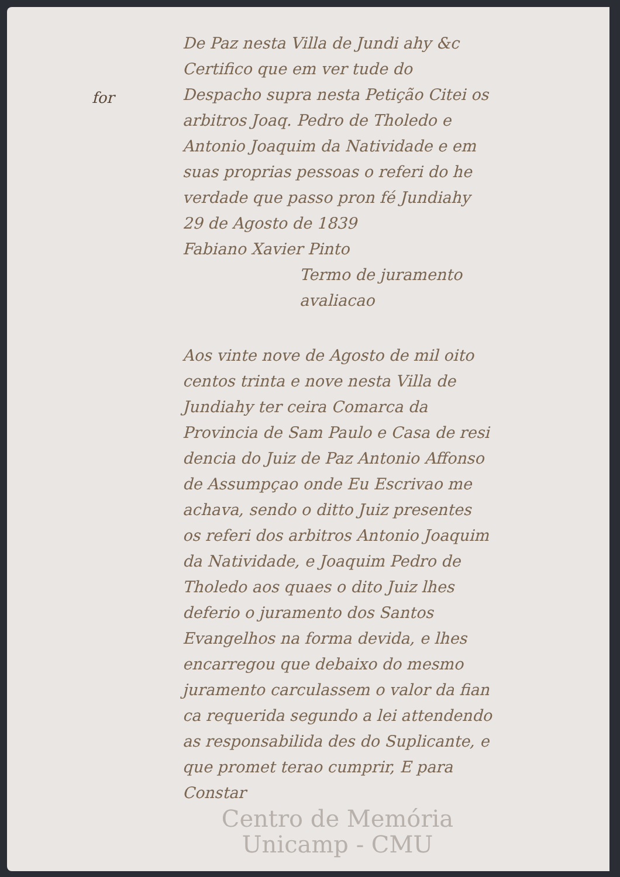for
De Paz nesta Villa de Jundi ahy &c Certifico que em ver tude do Despacho supra nesta Petição Citei os arbitros Joaq. Pedro de Tholedo e Antonio Joaquim da Natividade e em suas proprias pessoas o referi do he verdade que passo pron fé Jundiahy 29 de Agosto de 1839
Fabiano Xavier Pinto
Termo de juramento avaliacao
Aos vinte nove de Agosto de mil oito centos trinta e nove nesta Villa de Jundiahy ter ceira Comarca da Provincia de Sam Paulo e Casa de resi dencia do Juiz de Paz Antonio Affonso de Assumpçao onde Eu Escrivao me achava, sendo o ditto Juiz presentes os referi dos arbitros Antonio Joaquim da Natividade, e Joaquim Pedro de Tholedo aos quaes o dito Juiz lhes deferio o juramento dos Santos Evangelhos na forma devida, e lhes encarregou que debaixo do mesmo juramento carculassem o valor da fian ca requerida segundo a lei attendendo as responsabilida des do Suplicante, e que promet terao cumprir, E para Constar
Centro de Memória Unicamp - CMU